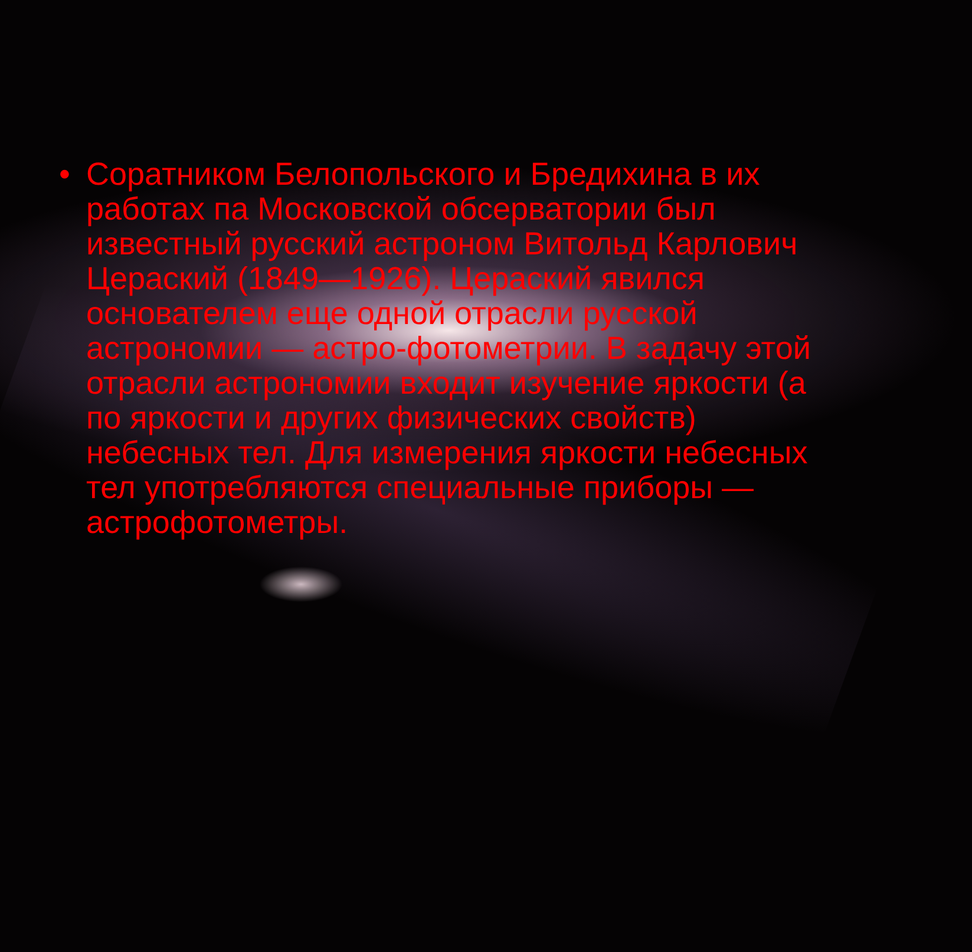• Соратником Белопольского и Бредихина в их работах па Московской обсерватории был известный русский астроном Витольд Карлович Цераский (1849—1926). Цераский явился основателем еще одной отрасли русской астрономии — астро-фотометрии. В задачу этой отрасли астрономии входит изучение яркости (а по яркости и других физических свойств) небесных тел. Для измерения яркости небесных тел употребляются специальные приборы — астрофотометры.